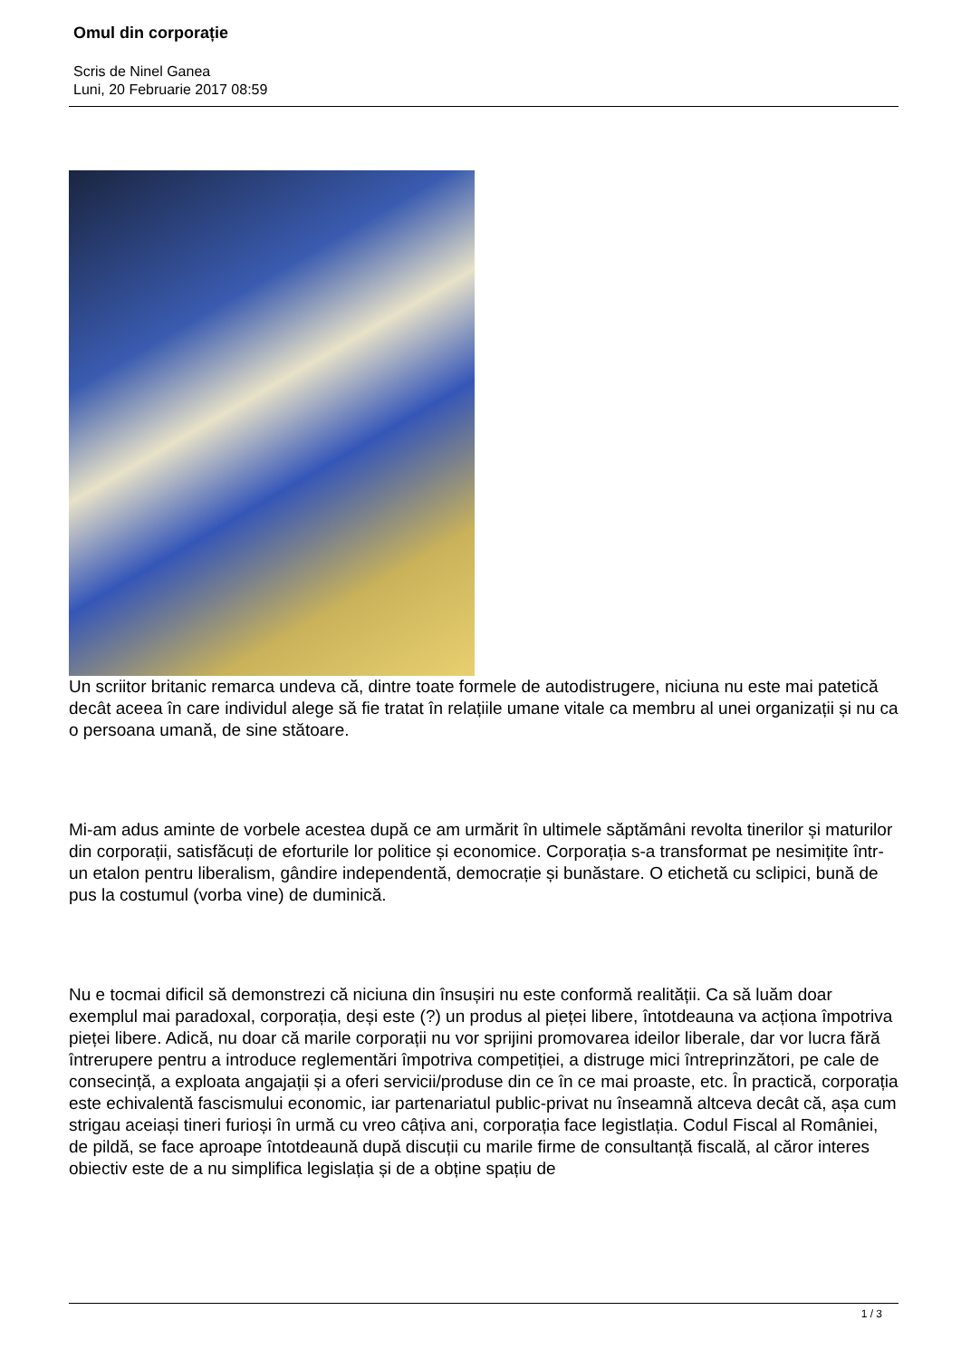Omul din corporație
Scris de Ninel Ganea
Luni, 20 Februarie 2017 08:59
Un scriitor britanic remarca undeva că, dintre toate formele de autodistrugere, niciuna nu este mai patetică decât aceea în care individul alege să fie tratat în relațiile umane vitale ca membru al unei organizații și nu ca o persoana umană, de sine stătoare.
Mi-am adus aminte de vorbele acestea după ce am urmărit în ultimele săptămâni revolta tinerilor și maturilor din corporații, satisfăcuți de eforturile lor politice și economice. Corporația s-a transformat pe nesimițite într-un etalon pentru liberalism, gândire independentă, democrație și bunăstare. O etichetă cu sclipici, bună de pus la costumul (vorba vine) de duminică.
Nu e tocmai dificil să demonstrezi că niciuna din însușiri nu este conformă realității. Ca să luăm doar exemplul mai paradoxal, corporația, deși este (?) un produs al pieței libere, întotdeauna va acționa împotriva pieței libere. Adică, nu doar că marile corporații nu vor sprijini promovarea ideilor liberale, dar vor lucra fără întrerupere pentru a introduce reglementări împotriva competiției, a distruge mici întreprinzători, pe cale de consecință, a exploata angajații și a oferi servicii/produse din ce în ce mai proaste, etc. În practică, corporația este echivalentă fascismului economic, iar partenariatul public-privat nu înseamnă altceva decât că, așa cum strigau aceiași tineri furioși în urmă cu vreo câțiva ani, corporația face legistlația. Codul Fiscal al României, de pildă, se face aproape întotdeaună după discuții cu marile firme de consultanță fiscală, al căror interes obiectiv este de a nu simplifica legislația și de a obține spațiu de
1 / 3